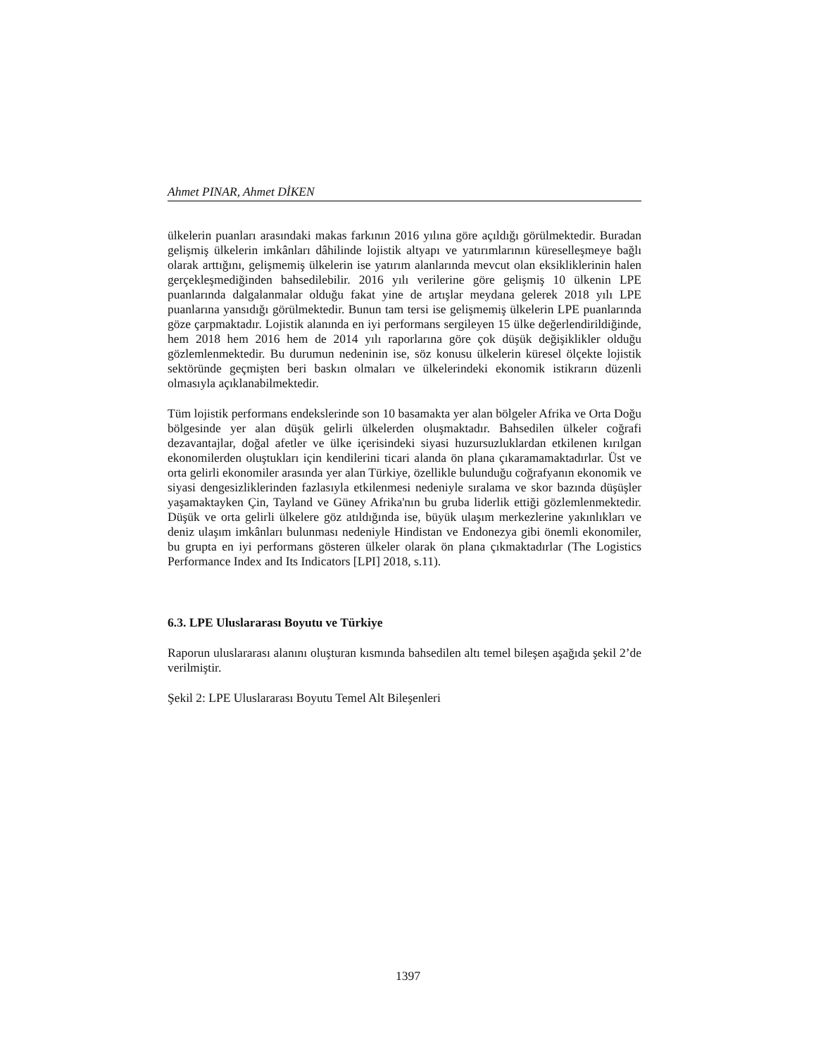Ahmet PINAR, Ahmet DİKEN
ülkelerin puanları arasındaki makas farkının 2016 yılına göre açıldığı görülmektedir. Buradan gelişmiş ülkelerin imkânları dâhilinde lojistik altyapı ve yatırımlarının küreselleşmeye bağlı olarak arttığını, gelişmemiş ülkelerin ise yatırım alanlarında mevcut olan eksikliklerinin halen gerçekleşmediğinden bahsedilebilir. 2016 yılı verilerine göre gelişmiş 10 ülkenin LPE puanlarında dalgalanmalar olduğu fakat yine de artışlar meydana gelerek 2018 yılı LPE puanlarına yansıdığı görülmektedir. Bunun tam tersi ise gelişmemiş ülkelerin LPE puanlarında göze çarpmaktadır. Lojistik alanında en iyi performans sergileyen 15 ülke değerlendirildiğinde, hem 2018 hem 2016 hem de 2014 yılı raporlarına göre çok düşük değişiklikler olduğu gözlemlenmektedir. Bu durumun nedeninin ise, söz konusu ülkelerin küresel ölçekte lojistik sektöründe geçmişten beri baskın olmaları ve ülkelerindeki ekonomik istikrarın düzenli olmasıyla açıklanabilmektedir.
Tüm lojistik performans endekslerinde son 10 basamakta yer alan bölgeler Afrika ve Orta Doğu bölgesinde yer alan düşük gelirli ülkelerden oluşmaktadır. Bahsedilen ülkeler coğrafi dezavantajlar, doğal afetler ve ülke içerisindeki siyasi huzursuzluklardan etkilenen kırılgan ekonomilerden oluştukları için kendilerini ticari alanda ön plana çıkaramamaktadırlar. Üst ve orta gelirli ekonomiler arasında yer alan Türkiye, özellikle bulunduğu coğrafyanın ekonomik ve siyasi dengesizliklerinden fazlasıyla etkilenmesi nedeniyle sıralama ve skor bazında düşüşler yaşamaktayken Çin, Tayland ve Güney Afrika'nın bu gruba liderlik ettiği gözlemlenmektedir. Düşük ve orta gelirli ülkelere göz atıldığında ise, büyük ulaşım merkezlerine yakınlıkları ve deniz ulaşım imkânları bulunması nedeniyle Hindistan ve Endonezya gibi önemli ekonomiler, bu grupta en iyi performans gösteren ülkeler olarak ön plana çıkmaktadırlar (The Logistics Performance Index and Its Indicators [LPI] 2018, s.11).
6.3. LPE Uluslararası Boyutu ve Türkiye
Raporun uluslararası alanını oluşturan kısmında bahsedilen altı temel bileşen aşağıda şekil 2’de verilmiştir.
Şekil 2: LPE Uluslararası Boyutu Temel Alt Bileşenleri
1397